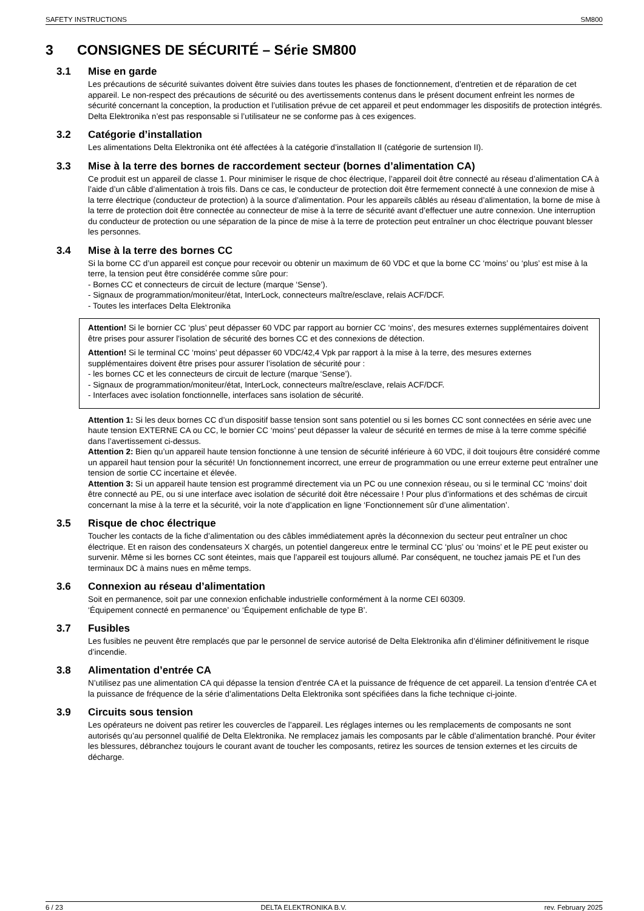SAFETY INSTRUCTIONS SM800
3 CONSIGNES DE SÉCURITÉ – Série SM800
3.1 Mise en garde
Les précautions de sécurité suivantes doivent être suivies dans toutes les phases de fonctionnement, d’entretien et de réparation de cet appareil. Le non-respect des précautions de sécurité ou des avertissements contenus dans le présent document enfreint les normes de sécurité concernant la conception, la production et l’utilisation prévue de cet appareil et peut endommager les dispositifs de protection intégrés. Delta Elektronika n’est pas responsable si l’utilisateur ne se conforme pas à ces exigences.
3.2 Catégorie d’installation
Les alimentations Delta Elektronika ont été affectées à la catégorie d’installation II (catégorie de surtension II).
3.3 Mise à la terre des bornes de raccordement secteur (bornes d’alimentation CA)
Ce produit est un appareil de classe 1. Pour minimiser le risque de choc électrique, l’appareil doit être connecté au réseau d’alimentation CA à l’aide d’un câble d’alimentation à trois fils. Dans ce cas, le conducteur de protection doit être fermement connecté à une connexion de mise à la terre électrique (conducteur de protection) à la source d’alimentation. Pour les appareils câblés au réseau d’alimentation, la borne de mise à la terre de protection doit être connectée au connecteur de mise à la terre de sécurité avant d’effectuer une autre connexion. Une interruption du conducteur de protection ou une séparation de la pince de mise à la terre de protection peut entraîner un choc électrique pouvant blesser les personnes.
3.4 Mise à la terre des bornes CC
Si la borne CC d’un appareil est conçue pour recevoir ou obtenir un maximum de 60 VDC et que la borne CC ‘moins’ ou ‘plus’ est mise à la terre, la tension peut être considérée comme sûre pour:
- Bornes CC et connecteurs de circuit de lecture (marque ‘Sense’).
- Signaux de programmation/moniteur/état, InterLock, connecteurs maître/esclave, relais ACF/DCF.
- Toutes les interfaces Delta Elektronika
Attention! Si le bornier CC ‘plus’ peut dépasser 60 VDC par rapport au bornier CC ‘moins’, des mesures externes supplémentaires doivent être prises pour assurer l’isolation de sécurité des bornes CC et des connexions de détection.
Attention! Si le terminal CC ‘moins’ peut dépasser 60 VDC/42,4 Vpk par rapport à la mise à la terre, des mesures externes supplémentaires doivent être prises pour assurer l’isolation de sécurité pour :
- les bornes CC et les connecteurs de circuit de lecture (marque ‘Sense’).
- Signaux de programmation/moniteur/état, InterLock, connecteurs maître/esclave, relais ACF/DCF.
- Interfaces avec isolation fonctionnelle, interfaces sans isolation de sécurité.
Attention 1: Si les deux bornes CC d’un dispositif basse tension sont sans potentiel ou si les bornes CC sont connectées en série avec une haute tension EXTERNE CA ou CC, le bornier CC ‘moins’ peut dépasser la valeur de sécurité en termes de mise à la terre comme spécifié dans l’avertissement ci-dessus.
Attention 2: Bien qu’un appareil haute tension fonctionne à une tension de sécurité inférieure à 60 VDC, il doit toujours être considéré comme un appareil haut tension pour la sécurité! Un fonctionnement incorrect, une erreur de programmation ou une erreur externe peut entraîner une tension de sortie CC incertaine et élevée.
Attention 3: Si un appareil haute tension est programmé directement via un PC ou une connexion réseau, ou si le terminal CC ‘moins’ doit être connecté au PE, ou si une interface avec isolation de sécurité doit être nécessaire ! Pour plus d’informations et des schémas de circuit concernant la mise à la terre et la sécurité, voir la note d’application en ligne ‘Fonctionnement sûr d’une alimentation’.
3.5 Risque de choc électrique
Toucher les contacts de la fiche d’alimentation ou des câbles immédiatement après la déconnexion du secteur peut entraîner un choc électrique. Et en raison des condensateurs X chargés, un potentiel dangereux entre le terminal CC ‘plus’ ou ‘moins’ et le PE peut exister ou survenir. Même si les bornes CC sont éteintes, mais que l’appareil est toujours allumé. Par conséquent, ne touchez jamais PE et l’un des terminaux DC à mains nues en même temps.
3.6 Connexion au réseau d’alimentation
Soit en permanence, soit par une connexion enfichable industrielle conformément à la norme CEI 60309.
‘Équipement connecté en permanence’ ou ‘Équipement enfichable de type B’.
3.7 Fusibles
Les fusibles ne peuvent être remplacés que par le personnel de service autorisé de Delta Elektronika afin d’éliminer définitivement le risque d’incendie.
3.8 Alimentation d’entrée CA
N’utilisez pas une alimentation CA qui dépasse la tension d’entrée CA et la puissance de fréquence de cet appareil. La tension d’entrée CA et la puissance de fréquence de la série d’alimentations Delta Elektronika sont spécifiées dans la fiche technique ci-jointe.
3.9 Circuits sous tension
Les opérateurs ne doivent pas retirer les couvercles de l’appareil. Les réglages internes ou les remplacements de composants ne sont autorisés qu’au personnel qualifié de Delta Elektronika. Ne remplacez jamais les composants par le câble d’alimentation branché. Pour éviter les blessures, débranchez toujours le courant avant de toucher les composants, retirez les sources de tension externes et les circuits de décharge.
6 / 23 DELTA ELEKTRONIKA B.V. rev. February 2025